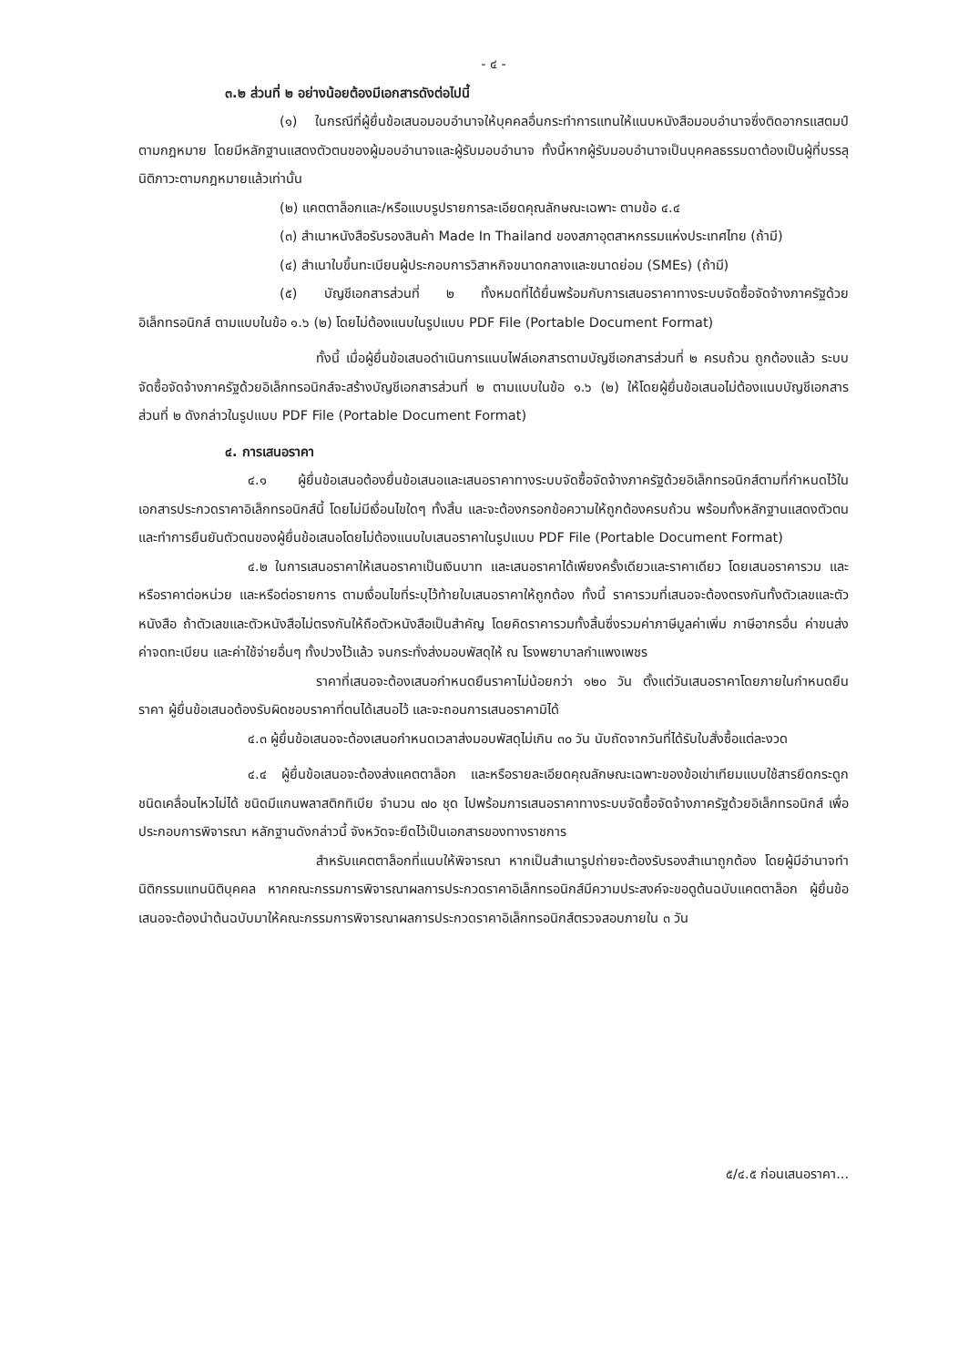- ๔ -
๓.๒ ส่วนที่ ๒ อย่างน้อยต้องมีเอกสารดังต่อไปนี้
(๑) ในกรณีที่ผู้ยื่นข้อเสนอมอบอำนาจให้บุคคลอื่นกระทำการแทนให้แนบหนังสือมอบอำนาจซึ่งติดอากรแสตมป์ตามกฎหมาย โดยมีหลักฐานแสดงตัวตนของผู้มอบอำนาจและผู้รับมอบอำนาจ ทั้งนี้หากผู้รับมอบอำนาจเป็นบุคคลธรรมดาต้องเป็นผู้ที่บรรลุนิติภาวะตามกฎหมายแล้วเท่านั้น
(๒) แคตตาล็อกและ/หรือแบบรูปรายการละเอียดคุณลักษณะเฉพาะ ตามข้อ ๔.๔
(๓) สำเนาหนังสือรับรองสินค้า Made In Thailand ของสภาอุตสาหกรรมแห่งประเทศไทย (ถ้ามี)
(๔) สำเนาใบขึ้นทะเบียนผู้ประกอบการวิสาหกิจขนาดกลางและขนาดย่อม (SMEs) (ถ้ามี)
(๕) บัญชีเอกสารส่วนที่ ๒ ทั้งหมดที่ได้ยื่นพร้อมกับการเสนอราคาทางระบบจัดซื้อจัดจ้างภาครัฐด้วยอิเล็กทรอนิกส์ ตามแบบในข้อ ๑.๖ (๒) โดยไม่ต้องแนบในรูปแบบ PDF File (Portable Document Format)
ทั้งนี้ เมื่อผู้ยื่นข้อเสนอดำเนินการแนบไฟล์เอกสารตามบัญชีเอกสารส่วนที่ ๒ ครบถ้วน ถูกต้องแล้ว ระบบจัดซื้อจัดจ้างภาครัฐด้วยอิเล็กทรอนิกส์จะสร้างบัญชีเอกสารส่วนที่ ๒ ตามแบบในข้อ ๑.๖ (๒) ให้โดยผู้ยื่นข้อเสนอไม่ต้องแนบบัญชีเอกสารส่วนที่ ๒ ดังกล่าวในรูปแบบ PDF File (Portable Document Format)
๔. การเสนอราคา
๔.๑ ผู้ยื่นข้อเสนอต้องยื่นข้อเสนอและเสนอราคาทางระบบจัดซื้อจัดจ้างภาครัฐด้วยอิเล็กทรอนิกส์ตามที่กำหนดไว้ในเอกสารประกวดราคาอิเล็กทรอนิกส์นี้ โดยไม่มีเงื่อนไขใดๆ ทั้งสิ้น และจะต้องกรอกข้อความให้ถูกต้องครบถ้วน พร้อมทั้งหลักฐานแสดงตัวตนและทำการยืนยันตัวตนของผู้ยื่นข้อเสนอโดยไม่ต้องแนบใบเสนอราคาในรูปแบบ PDF File (Portable Document Format)
๔.๒ ในการเสนอราคาให้เสนอราคาเป็นเงินบาท และเสนอราคาได้เพียงครั้งเดียวและราคาเดียว โดยเสนอราคารวม และหรือราคาต่อหน่วย และหรือต่อรายการ ตามเงื่อนไขที่ระบุไว้ท้ายใบเสนอราคาให้ถูกต้อง ทั้งนี้ ราคารวมที่เสนอจะต้องตรงกันทั้งตัวเลขและตัวหนังสือ ถ้าตัวเลขและตัวหนังสือไม่ตรงกันให้ถือตัวหนังสือเป็นสำคัญ โดยคิดราคารวมทั้งสิ้นซึ่งรวมค่าภาษีมูลค่าเพิ่ม ภาษีอากรอื่น ค่าขนส่ง ค่าจดทะเบียน และค่าใช้จ่ายอื่นๆ ทั้งปวงไว้แล้ว จนกระทั่งส่งมอบพัสดุให้ ณ โรงพยาบาลกำแพงเพชร
ราคาที่เสนอจะต้องเสนอกำหนดยืนราคาไม่น้อยกว่า ๑๒๐ วัน ตั้งแต่วันเสนอราคาโดยภายในกำหนดยืนราคา ผู้ยื่นข้อเสนอต้องรับผิดชอบราคาที่ตนได้เสนอไว้ และจะถอนการเสนอราคามิได้
๔.๓ ผู้ยื่นข้อเสนอจะต้องเสนอกำหนดเวลาส่งมอบพัสดุไม่เกิน ๓๐ วัน นับถัดจากวันที่ได้รับใบสั่งซื้อแต่ละงวด
๔.๔ ผู้ยื่นข้อเสนอจะต้องส่งแคตตาล็อก และหรือรายละเอียดคุณลักษณะเฉพาะของข้อเข่าเทียมแบบใช้สารยึดกระดูกชนิดเคลื่อนไหวไม่ได้ ชนิดมีแกนพลาสติกทิเบีย จำนวน ๗๐ ชุด ไปพร้อมการเสนอราคาทางระบบจัดซื้อจัดจ้างภาครัฐด้วยอิเล็กทรอนิกส์ เพื่อประกอบการพิจารณา หลักฐานดังกล่าวนี้ จังหวัดจะยึดไว้เป็นเอกสารของทางราชการ
สำหรับแคตตาล็อกที่แนบให้พิจารณา หากเป็นสำเนารูปถ่ายจะต้องรับรองสำเนาถูกต้อง โดยผู้มีอำนาจทำนิติกรรมแทนนิติบุคคล หากคณะกรรมการพิจารณาผลการประกวดราคาอิเล็กทรอนิกส์มีความประสงค์จะขอดูต้นฉบับแคตตาล็อก ผู้ยื่นข้อเสนอจะต้องนำต้นฉบับมาให้คณะกรรมการพิจารณาผลการประกวดราคาอิเล็กทรอนิกส์ตรวจสอบภายใน ๓ วัน
๕/๔.๕ ก่อนเสนอราคา...